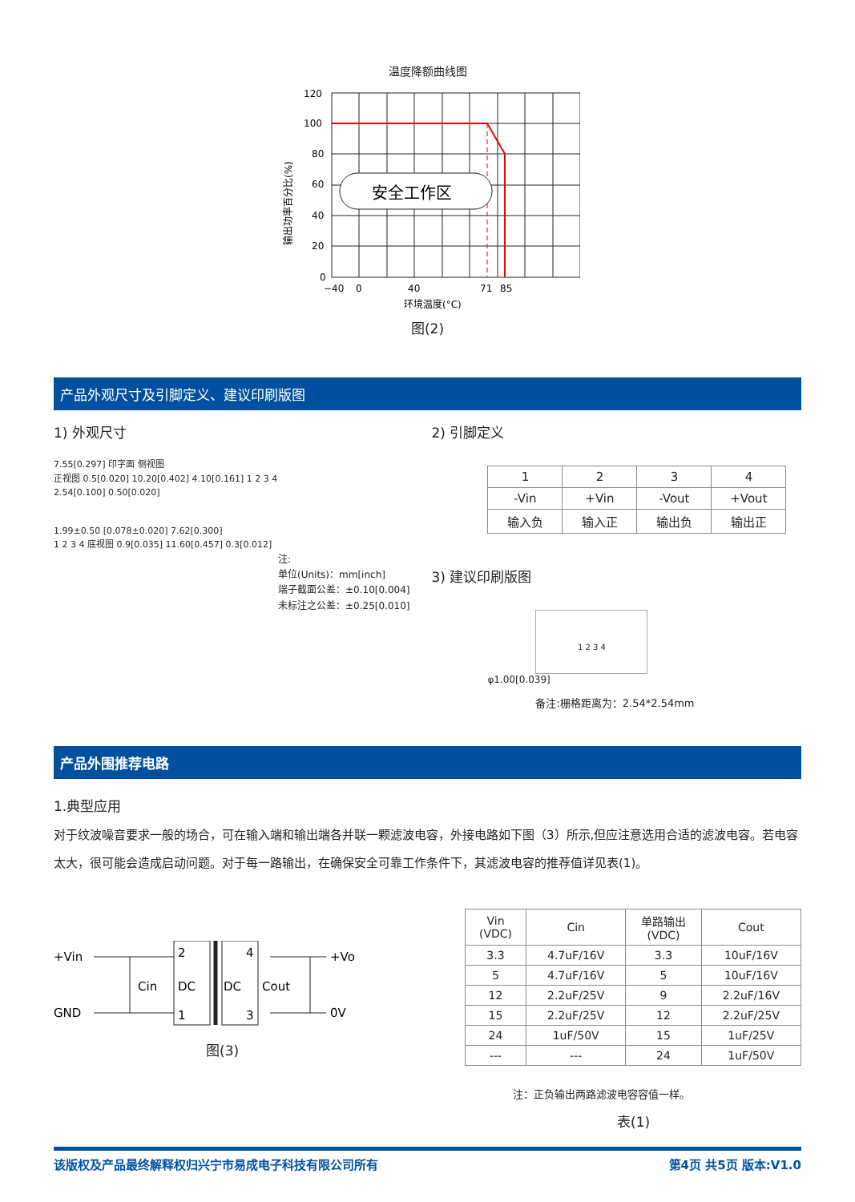温度降额曲线图
输出功率百分比(%)
安全工作区
120
100
80
60
40
20
0
−40
0
40
71
85
环境温度(°C)
图(2)
产品外观尺寸及引脚定义、建议印刷版图
1) 外观尺寸
7.55[0.297] 印字面 侧视图
正视图 0.5[0.020] 10.20[0.402] 4.10[0.161] 1 2 3 4
2.54[0.100] 0.50[0.020]
1.99±0.50 [0.078±0.020] 7.62[0.300]
1 2 3 4 底视图 0.9[0.035] 11.60[0.457] 0.3[0.012]
注:
单位(Units)：mm[inch]
端子截面公差：±0.10[0.004]
未标注之公差：±0.25[0.010]
2) 引脚定义
| 1 | 2 | 3 | 4 |
| -Vin | +Vin | -Vout | +Vout |
| 输入负 | 输入正 | 输出负 | 输出正 |
3) 建议印刷版图
1 2 3 4
φ1.00[0.039]
备注:栅格距离为：2.54*2.54mm
产品外围推荐电路
1.典型应用
对于纹波噪音要求一般的场合，可在输入端和输出端各并联一颗滤波电容，外接电路如下图（3）所示,但应注意选用合适的滤波电容。若电容太大，很可能会造成启动问题。对于每一路输出，在确保安全可靠工作条件下，其滤波电容的推荐值详见表(1)。
+Vin
GND
Cin
2
DC
1
4
DC
3
Cout
+Vo
0V
图(3)
| Vin (VDC) | Cin | 单路输出 (VDC) | Cout |
| --- | --- | --- | --- |
| 3.3 | 4.7uF/16V | 3.3 | 10uF/16V |
| 5 | 4.7uF/16V | 5 | 10uF/16V |
| 12 | 2.2uF/25V | 9 | 2.2uF/16V |
| 15 | 2.2uF/25V | 12 | 2.2uF/25V |
| 24 | 1uF/50V | 15 | 1uF/25V |
| --- | --- | 24 | 1uF/50V |
注：正负输出两路滤波电容容值一样。
表(1)
该版权及产品最终解释权归兴宁市易成电子科技有限公司所有 第4页 共5页 版本:V1.0